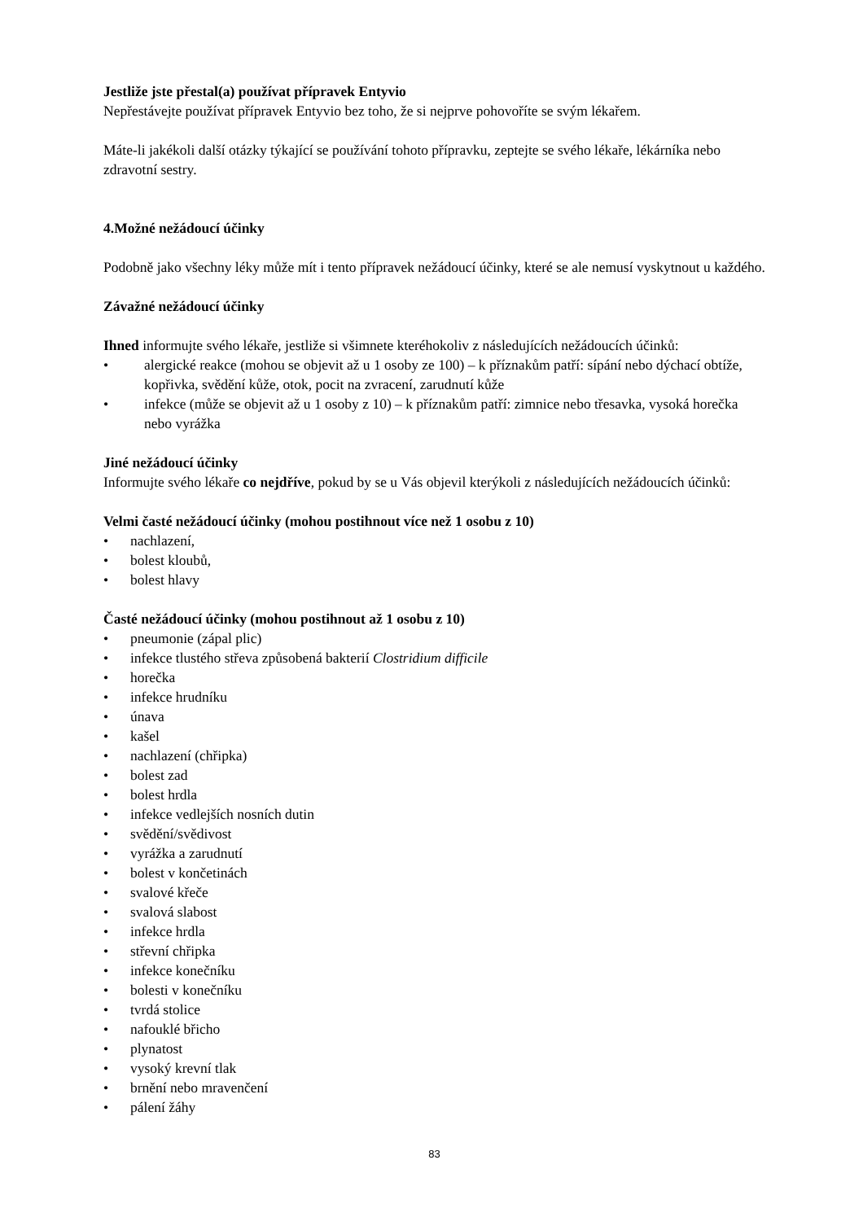Jestliže jste přestal(a) používat přípravek Entyvio
Nepřestávejte používat přípravek Entyvio bez toho, že si nejprve pohovoříte se svým lékařem.
Máte-li jakékoli další otázky týkající se používání tohoto přípravku, zeptejte se svého lékaře, lékárníka nebo zdravotní sestry.
4. Možné nežádoucí účinky
Podobně jako všechny léky může mít i tento přípravek nežádoucí účinky, které se ale nemusí vyskytnout u každého.
Závažné nežádoucí účinky
Ihned informujte svého lékaře, jestliže si všimnete kteréhokoliv z následujících nežádoucích účinků:
• alergické reakce (mohou se objevit až u 1 osoby ze 100) – k příznakům patří: sípání nebo dýchací obtíže, kopřivka, svědění kůže, otok, pocit na zvracení, zarudnutí kůže
• infekce (může se objevit až u 1 osoby z 10) – k příznakům patří: zimnice nebo třesavka, vysoká horečka nebo vyrážka
Jiné nežádoucí účinky
Informujte svého lékaře co nejdříve, pokud by se u Vás objevil kterýkoli z následujících nežádoucích účinků:
Velmi časté nežádoucí účinky (mohou postihnout více než 1 osobu z 10)
• nachlazení,
• bolest kloubů,
• bolest hlavy
Časté nežádoucí účinky (mohou postihnout až 1 osobu z 10)
• pneumonie (zápal plic)
• infekce tlustého střeva způsobená bakterií Clostridium difficile
• horečka
• infekce hrudníku
• únava
• kašel
• nachlazení (chřipka)
• bolest zad
• bolest hrdla
• infekce vedlejších nosních dutin
• svědění/svědivost
• vyrážka a zarudnutí
• bolest v končetinách
• svalové křeče
• svalová slabost
• infekce hrdla
• střevní chřipka
• infekce konečníku
• bolesti v konečníku
• tvrdá stolice
• nafouklé břicho
• plynatost
• vysoký krevní tlak
• brnění nebo mravenčení
• pálení žáhy
83